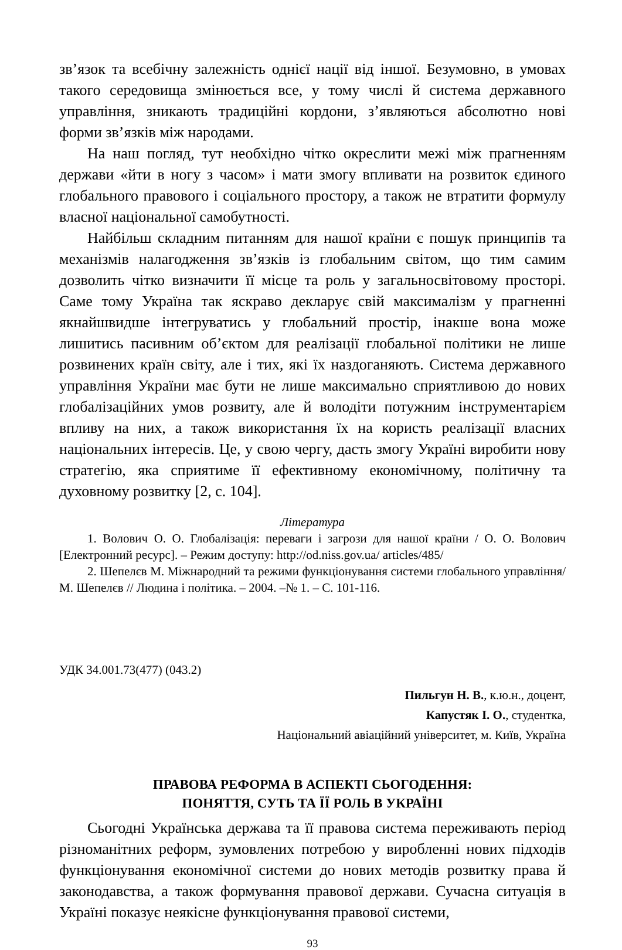зв’язок та всебічну залежність однієї нації від іншої. Безумовно, в умовах такого середовища змінюється все, у тому числі й система державного управління, зникають традиційні кордони, з’являються абсолютно нові форми зв’язків між народами.
На наш погляд, тут необхідно чітко окреслити межі між прагненням держави «йти в ногу з часом» і мати змогу впливати на розвиток єдиного глобального правового і соціального простору, а також не втратити формулу власної національної самобутності.
Найбільш складним питанням для нашої країни є пошук принципів та механізмів налагодження зв’язків із глобальним світом, що тим самим дозволить чітко визначити її місце та роль у загальносвітовому просторі. Саме тому Україна так яскраво декларує свій максималізм у прагненні якнайшвидше інтегруватись у глобальний простір, інакше вона може лишитись пасивним об’єктом для реалізації глобальної політики не лише розвинених країн світу, але і тих, які їх наздоганяють. Система державного управління України має бути не лише максимально сприятливою до нових глобалізаційних умов розвиту, але й володіти потужним інструментарієм впливу на них, а також використання їх на користь реалізації власних національних інтересів. Це, у свою чергу, дасть змогу Україні виробити нову стратегію, яка сприятиме її ефективному економічному, політичну та духовному розвитку [2, с. 104].
Література
1. Волович О. О. Глобалізація: переваги і загрози для нашої країни / О. О. Волович [Електронний ресурс]. – Режим доступу: http://od.niss.gov.ua/ articles/485/
2. Шепелєв М. Міжнародний та режими функціонування системи глобального управління/ М. Шепелєв // Людина і політика. – 2004. –№ 1. – С. 101-116.
УДК 34.001.73(477) (043.2)
Пильгун Н. В., к.ю.н., доцент,
Капустяк І. О., студентка,
Національний авіаційний університет, м. Київ, Україна
ПРАВОВА РЕФОРМА В АСПЕКТІ СЬОГОДЕННЯ:
ПОНЯТТЯ, СУТЬ ТА ЇЇ РОЛЬ В УКРАЇНІ
Сьогодні Українська держава та її правова система переживають період різноманітних реформ, зумовлених потребою у виробленні нових підходів функціонування економічної системи до нових методів розвитку права й законодавства, а також формування правової держави. Сучасна ситуація в Україні показує неякісне функціонування правової системи,
93